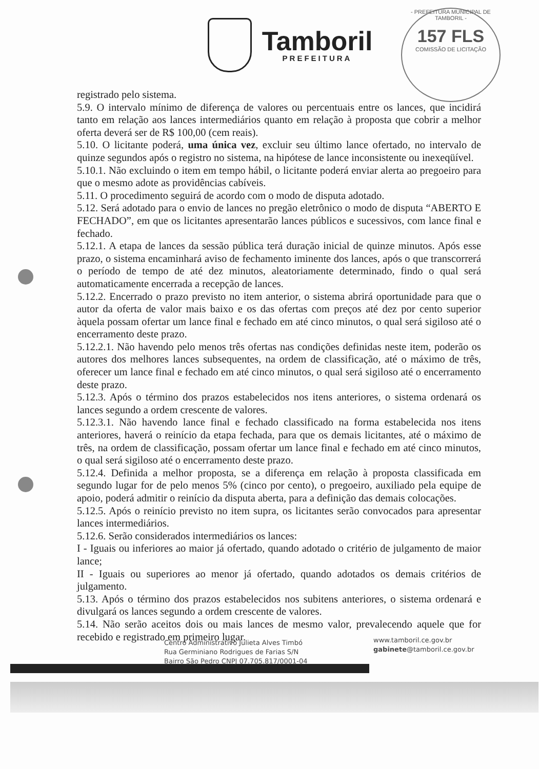Tamboril
PREFEITURA
- PREFEITURA MUNICIPAL DE TAMBORIL -
157 FLS
COMISSÃO DE LICITAÇÃO
registrado pelo sistema.
5.9. O intervalo mínimo de diferença de valores ou percentuais entre os lances, que incidirá tanto em relação aos lances intermediários quanto em relação à proposta que cobrir a melhor oferta deverá ser de R$ 100,00 (cem reais).
5.10. O licitante poderá, uma única vez, excluir seu último lance ofertado, no intervalo de quinze segundos após o registro no sistema, na hipótese de lance inconsistente ou inexeqüível.
5.10.1. Não excluindo o item em tempo hábil, o licitante poderá enviar alerta ao pregoeiro para que o mesmo adote as providências cabíveis.
5.11. O procedimento seguirá de acordo com o modo de disputa adotado.
5.12. Será adotado para o envio de lances no pregão eletrônico o modo de disputa “ABERTO E FECHADO”, em que os licitantes apresentarão lances públicos e sucessivos, com lance final e fechado.
5.12.1. A etapa de lances da sessão pública terá duração inicial de quinze minutos. Após esse prazo, o sistema encaminhará aviso de fechamento iminente dos lances, após o que transcorrerá o período de tempo de até dez minutos, aleatoriamente determinado, findo o qual será automaticamente encerrada a recepção de lances.
5.12.2. Encerrado o prazo previsto no item anterior, o sistema abrirá oportunidade para que o autor da oferta de valor mais baixo e os das ofertas com preços até dez por cento superior àquela possam ofertar um lance final e fechado em até cinco minutos, o qual será sigiloso até o encerramento deste prazo.
5.12.2.1. Não havendo pelo menos três ofertas nas condições definidas neste item, poderão os autores dos melhores lances subsequentes, na ordem de classificação, até o máximo de três, oferecer um lance final e fechado em até cinco minutos, o qual será sigiloso até o encerramento deste prazo.
5.12.3. Após o término dos prazos estabelecidos nos itens anteriores, o sistema ordenará os lances segundo a ordem crescente de valores.
5.12.3.1. Não havendo lance final e fechado classificado na forma estabelecida nos itens anteriores, haverá o reinício da etapa fechada, para que os demais licitantes, até o máximo de três, na ordem de classificação, possam ofertar um lance final e fechado em até cinco minutos, o qual será sigiloso até o encerramento deste prazo.
5.12.4. Definida a melhor proposta, se a diferença em relação à proposta classificada em segundo lugar for de pelo menos 5% (cinco por cento), o pregoeiro, auxiliado pela equipe de apoio, poderá admitir o reinício da disputa aberta, para a definição das demais colocações.
5.12.5. Após o reinício previsto no item supra, os licitantes serão convocados para apresentar lances intermediários.
5.12.6. Serão considerados intermediários os lances:
I - Iguais ou inferiores ao maior já ofertado, quando adotado o critério de julgamento de maior lance;
II - Iguais ou superiores ao menor já ofertado, quando adotados os demais critérios de julgamento.
5.13. Após o término dos prazos estabelecidos nos subitens anteriores, o sistema ordenará e divulgará os lances segundo a ordem crescente de valores.
5.14. Não serão aceitos dois ou mais lances de mesmo valor, prevalecendo aquele que for recebido e registrado em primeiro lugar.
Centro Administrativo Julieta Alves Timbó
Rua Germiniano Rodrigues de Farias S/N
Bairro São Pedro CNPJ 07.705.817/0001-04
www.tamboril.ce.gov.br
gabinete@tamboril.ce.gov.br